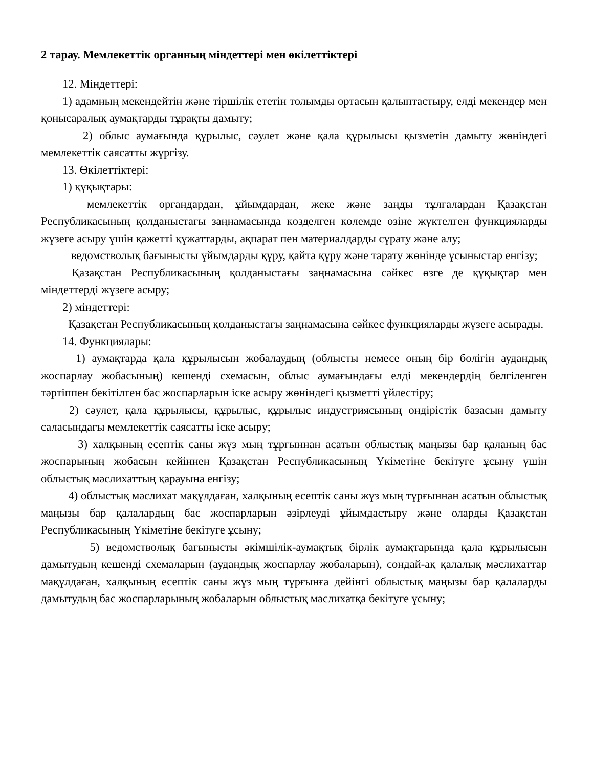2 тарау. Мемлекеттік органның міндеттері мен өкілеттіктері
12. Міндеттері:
1) адамның мекендейтін және тіршілік ететін толымды ортасын қалыптастыру, елді мекендер мен қонысаралық аумақтарды тұрақты дамыту;
2) облыс аумағында құрылыс, сәулет және қала құрылысы қызметін дамыту жөніндегі мемлекеттік саясатты жүргізу.
13. Өкілеттіктері:
1) құқықтары:
мемлекеттік органдардан, ұйымдардан, жеке және заңды тұлғалардан Қазақстан Республикасының қолданыстағы заңнамасында көзделген көлемде өзіне жүктелген функцияларды жүзеге асыру үшін қажетті құжаттарды, ақпарат пен материалдарды сұрату және алу;
ведомстволық бағынысты ұйымдарды құру, қайта құру және тарату жөнінде ұсыныстар енгізу;
Қазақстан Республикасының қолданыстағы заңнамасына сәйкес өзге де құқықтар мен міндеттерді жүзеге асыру;
2) міндеттері:
Қазақстан Республикасының қолданыстағы заңнамасына сәйкес функцияларды жүзеге асырады.
14. Функциялары:
1) аумақтарда қала құрылысын жобалаудың (облысты немесе оның бір бөлігін аудандық жоспарлау жобасының) кешенді схемасын, облыс аумағындағы елді мекендердің белгіленген тәртіппен бекітілген бас жоспарларын іске асыру жөніндегі қызметті үйлестіру;
2) сәулет, қала құрылысы, құрылыс, құрылыс индустриясының өндірістік базасын дамыту саласындағы мемлекеттік саясатты іске асыру;
3) халқының есептік саны жүз мың тұрғыннан асатын облыстық маңызы бар қаланың бас жоспарының жобасын кейіннен Қазақстан Республикасының Үкіметіне бекітуге ұсыну үшін облыстық мәслихаттың қарауына енгізу;
4) облыстық мәслихат мақұлдаған, халқының есептік саны жүз мың тұрғыннан асатын облыстық маңызы бар қалалардың бас жоспарларын әзірлеуді ұйымдастыру және оларды Қазақстан Республикасының Үкіметіне бекітуге ұсыну;
5) ведомстволық бағынысты әкімшілік-аумақтық бірлік аумақтарында қала құрылысын дамытудың кешенді схемаларын (аудандық жоспарлау жобаларын), сондай-ақ қалалық мәслихаттар мақұлдаған, халқының есептік саны жүз мың тұрғынға дейінгі облыстық маңызы бар қалаларды дамытудың бас жоспарларының жобаларын облыстық мәслихатқа бекітуге ұсыну;